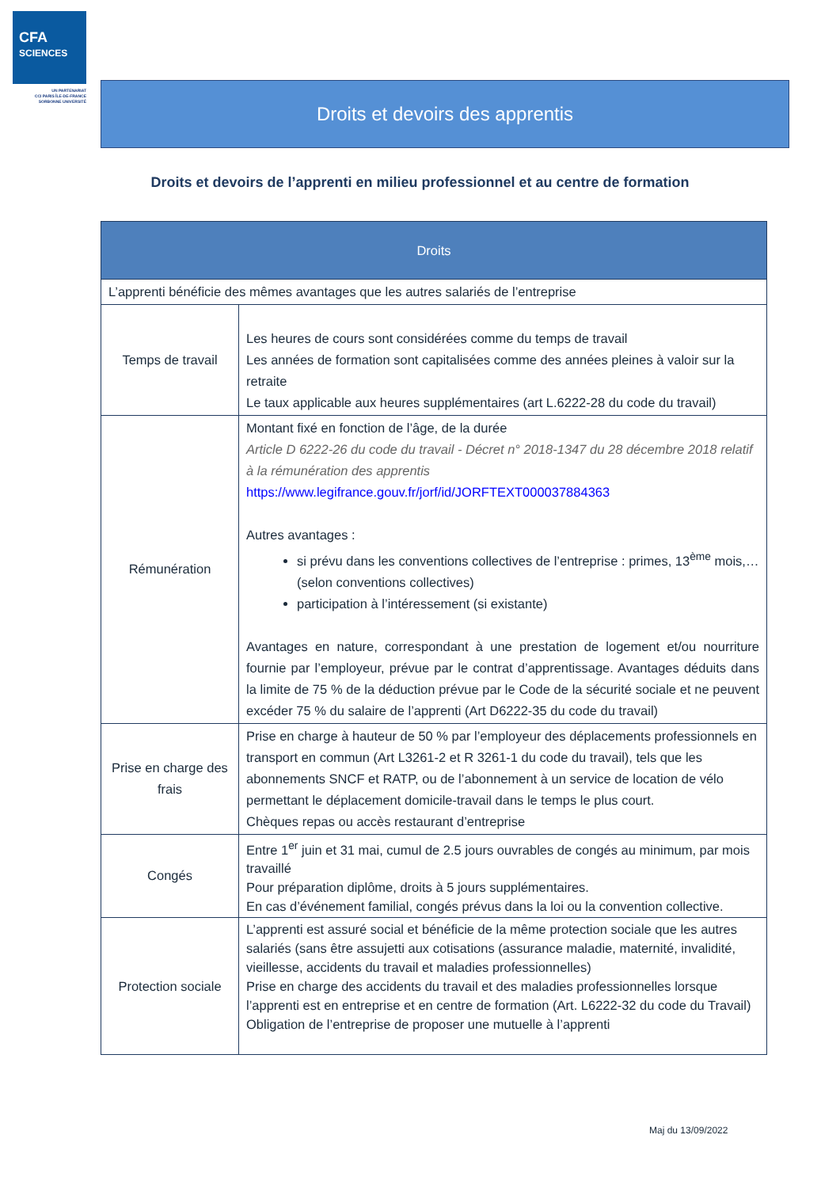CFA
SCIENCES
UN PARTENARIAT
CCI PARIS ÎLE-DE-FRANCE
SORBONNE UNIVERSITÉ
Droits et devoirs des apprentis
Droits et devoirs de l’apprenti en milieu professionnel et au centre de formation
| Droits | |
| --- | --- |
| L’apprenti bénéficie des mêmes avantages que les autres salariés de l’entreprise | |
| Temps de travail | Les heures de cours sont considérées comme du temps de travail Les années de formation sont capitalisées comme des années pleines à valoir sur la retraite Le taux applicable aux heures supplémentaires (art L.6222-28 du code du travail) |
| Rémunération | Montant fixé en fonction de l’âge, de la durée Article D 6222-26 du code du travail - Décret n° 2018-1347 du 28 décembre 2018 relatif à la rémunération des apprentis https://www.legifrance.gouv.fr/jorf/id/JORFTEXT000037884363 Autres avantages : si prévu dans les conventions collectives de l’entreprise : primes, 13<sup>ème</sup> mois,… (selon conventions collectives) participation à l’intéressement (si existante) Avantages en nature, correspondant à une prestation de logement et/ou nourriture fournie par l’employeur, prévue par le contrat d’apprentissage. Avantages déduits dans la limite de 75 % de la déduction prévue par le Code de la sécurité sociale et ne peuvent excéder 75 % du salaire de l’apprenti (Art D6222-35 du code du travail) |
| Prise en charge des frais | Prise en charge à hauteur de 50 % par l’employeur des déplacements professionnels en transport en commun (Art L3261-2 et R 3261-1 du code du travail), tels que les abonnements SNCF et RATP, ou de l’abonnement à un service de location de vélo permettant le déplacement domicile-travail dans le temps le plus court. Chèques repas ou accès restaurant d’entreprise |
| Congés | Entre 1<sup>er</sup> juin et 31 mai, cumul de 2.5 jours ouvrables de congés au minimum, par mois travaillé Pour préparation diplôme, droits à 5 jours supplémentaires. En cas d’événement familial, congés prévus dans la loi ou la convention collective. |
| Protection sociale | L’apprenti est assuré social et bénéficie de la même protection sociale que les autres salariés (sans être assujetti aux cotisations (assurance maladie, maternité, invalidité, vieillesse, accidents du travail et maladies professionnelles) Prise en charge des accidents du travail et des maladies professionnelles lorsque l’apprenti est en entreprise et en centre de formation (Art. L6222-32 du code du Travail) Obligation de l’entreprise de proposer une mutuelle à l’apprenti |
Maj du 13/09/2022